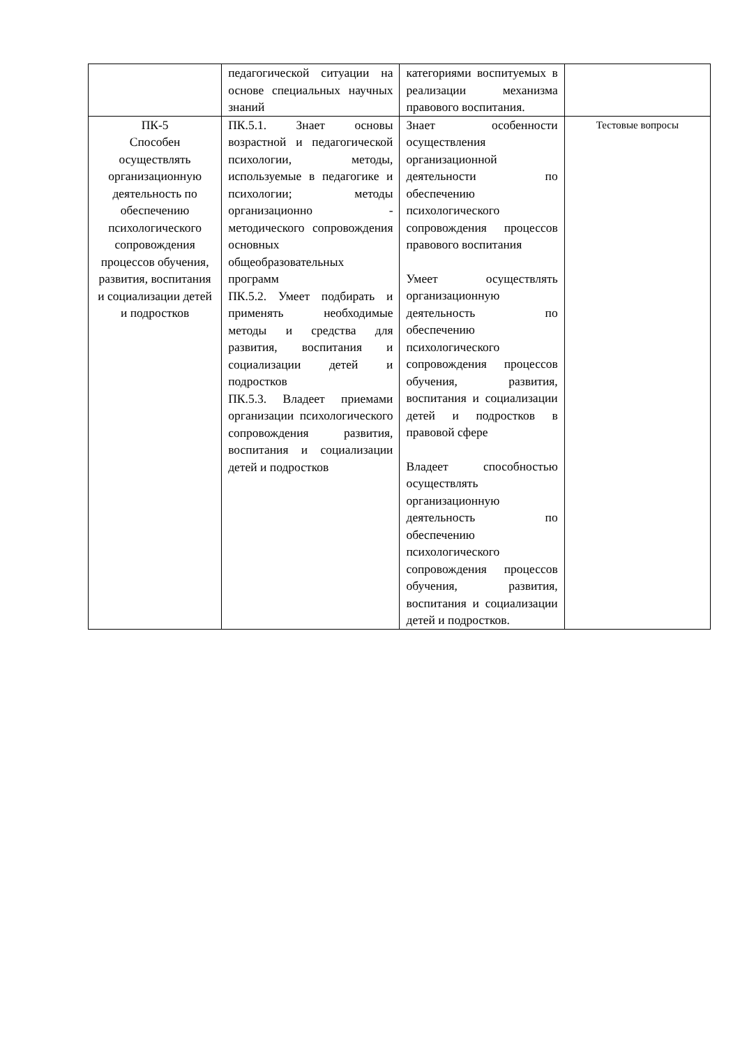| | педагогической ситуации на основе специальных научных знаний | категориями воспитуемых в реализации механизма правового воспитания. | |
| ПК-5 Способен осуществлять организационную деятельность по обеспечению психологического сопровождения процессов обучения, развития, воспитания и социализации детей и подростков | ПК.5.1. Знает основы возрастной и педагогической психологии, методы, используемые в педагогике и психологии; методы организационно - методического сопровождения основных общеобразовательных программ ПК.5.2. Умеет подбирать и применять необходимые методы и средства для развития, воспитания и социализации детей и подростков ПК.5.3. Владеет приемами организации психологического сопровождения развития, воспитания и социализации детей и подростков | Знает особенности осуществления организационной деятельности по обеспечению психологического сопровождения процессов правового воспитания Умеет осуществлять организационную деятельность по обеспечению психологического сопровождения процессов обучения, развития, воспитания и социализации детей и подростков в правовой сфере Владеет способностью осуществлять организационную деятельность по обеспечению психологического сопровождения процессов обучения, развития, воспитания и социализации детей и подростков. | Тестовые вопросы |